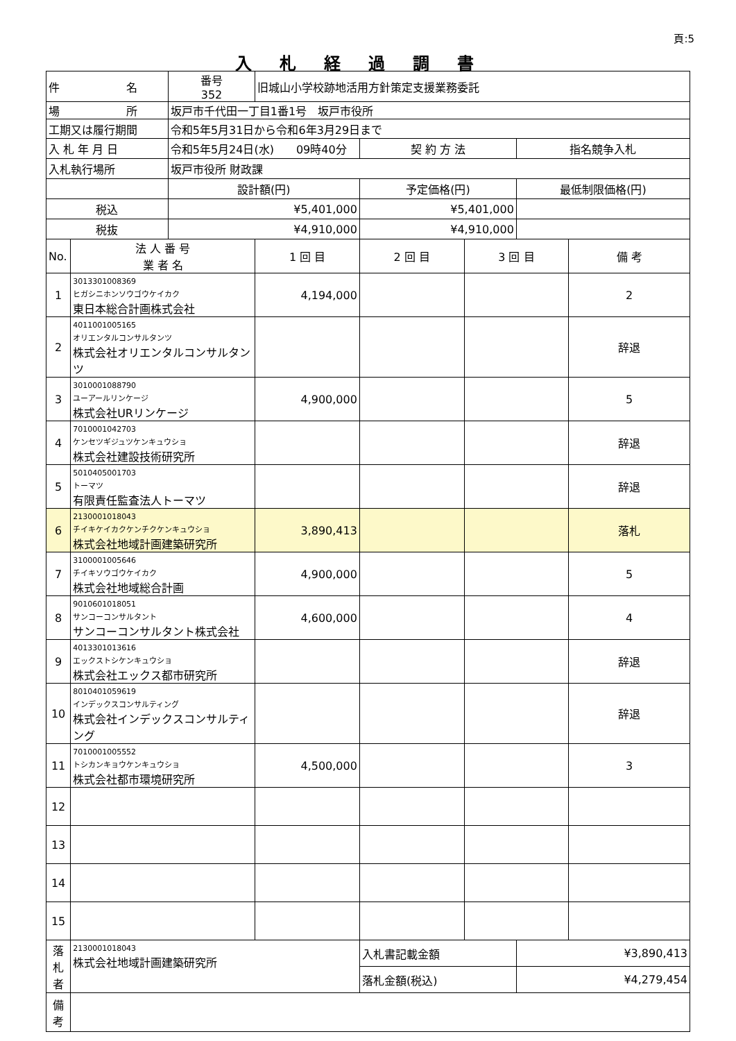頁:5
入札経過調書
| 件 名 | | 番号 352 | 旧城山小学校跡地活用方針策定支援業務委託 | | | | |
| 場 所 | | 坂戸市千代田一丁目1番1号 坂戸市役所 | | | | | |
| 工期又は履行期間 | | 令和5年5月31日から令和6年3月29日まで | | | | | |
| 入 札 年 月 日 | | 令和5年5月24日(水) 09時40分 | | 契 約 方 法 | | 指名競争入札 | |
| 入札執行場所 | | 坂戸市役所 財政課 | | | | | |
| | | 設計額(円) | | 予定価格(円) | | 最低制限価格(円) | |
| 税込 | | ¥5,401,000 | | ¥5,401,000 | | | |
| 税抜 | | ¥4,910,000 | | ¥4,910,000 | | | |
| No. | 法 人 番 号 業 者 名 | | 1 回 目 | 2 回 目 | 3 回 目 | | 備 考 |
| 1 | 3013301008369 ヒガシニホンソウゴウケイカク 東日本総合計画株式会社 | | 4,194,000 | | | | 2 |
| 2 | 4011001005165 オリエンタルコンサルタンツ 株式会社オリエンタルコンサルタンツ | | | | | | 辞退 |
| 3 | 3010001088790 ユーアールリンケージ 株式会社URリンケージ | | 4,900,000 | | | | 5 |
| 4 | 7010001042703 ケンセツギジュツケンキュウショ 株式会社建設技術研究所 | | | | | | 辞退 |
| 5 | 5010405001703 トーマツ 有限責任監査法人トーマツ | | | | | | 辞退 |
| 6 | 2130001018043 チイキケイカクケンチクケンキュウショ 株式会社地域計画建築研究所 | | 3,890,413 | | | | 落札 |
| 7 | 3100001005646 チイキソウゴウケイカク 株式会社地域総合計画 | | 4,900,000 | | | | 5 |
| 8 | 9010601018051 サンコーコンサルタント サンコーコンサルタント株式会社 | | 4,600,000 | | | | 4 |
| 9 | 4013301013616 エックストシケンキュウショ 株式会社エックス都市研究所 | | | | | | 辞退 |
| 10 | 8010401059619 インデックスコンサルティング 株式会社インデックスコンサルティング | | | | | | 辞退 |
| 11 | 7010001005552 トシカンキョウケンキュウショ 株式会社都市環境研究所 | | 4,500,000 | | | | 3 |
| 12 | | | | | | | |
| 13 | | | | | | | |
| 14 | | | | | | | |
| 15 | | | | | | | |
| 落 札 者 | 2130001018043 株式会社地域計画建築研究所 | | | 入札書記載金額 | | ¥3,890,413 | |
| | | | | 落札金額(税込) | | ¥4,279,454 | |
| 備 考 | | | | | | | |